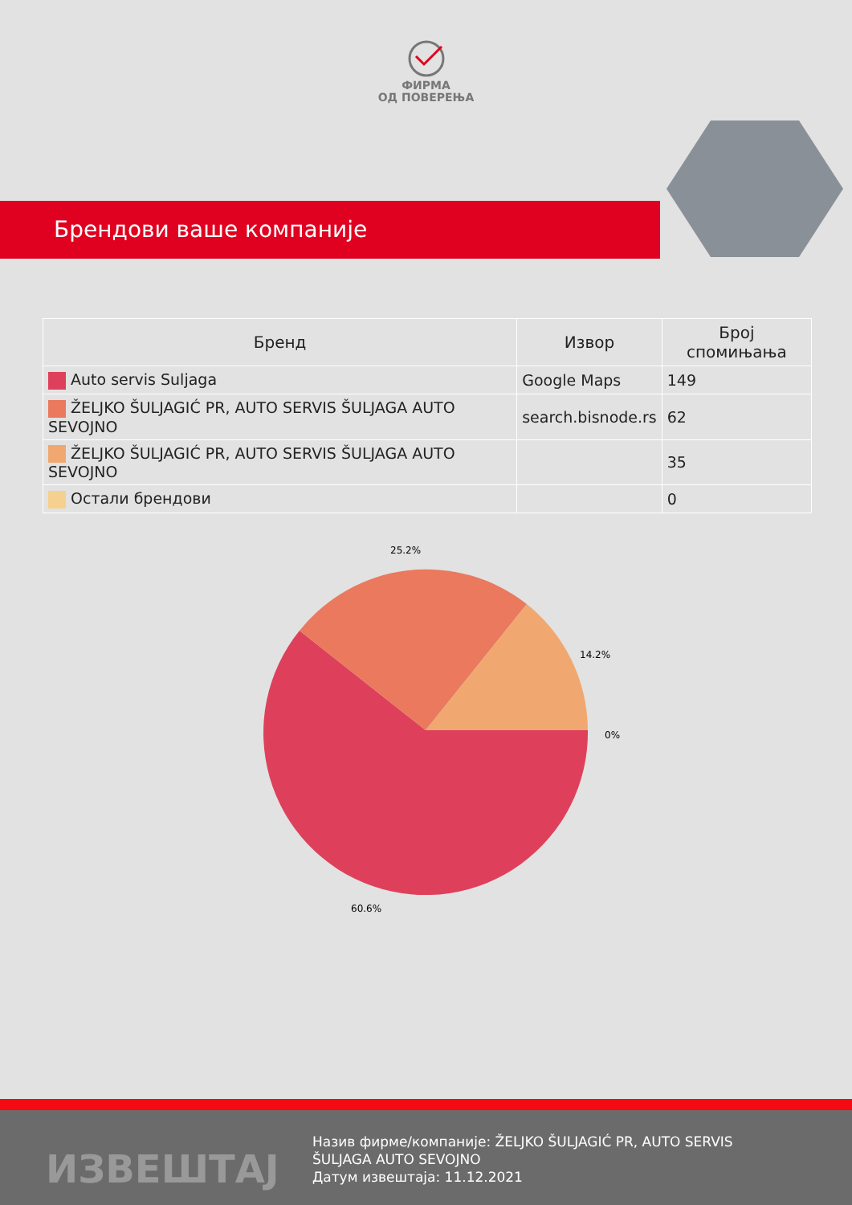ФИРМА
ОД ПОВЕРЕЊА
Брендови ваше компаније
| Бренд | Извор | Број спомињања |
| --- | --- | --- |
| Auto servis Suljaga | Google Maps | 149 |
| ŽELJKO ŠULJAGIĆ PR, AUTO SERVIS ŠULJAGA AUTO SEVOJNO | search.bisnode.rs | 62 |
| ŽELJKO ŠULJAGIĆ PR, AUTO SERVIS ŠULJAGA AUTO SEVOJNO | | 35 |
| Остали брендови | | 0 |
25.2%
14.2%
0%
60.6%
ИЗВЕШТАЈ
Назив фирме/компаније: ŽELJKO ŠULJAGIĆ PR, AUTO SERVIS ŠULJAGA AUTO SEVOJNO
Датум извештаја: 11.12.2021